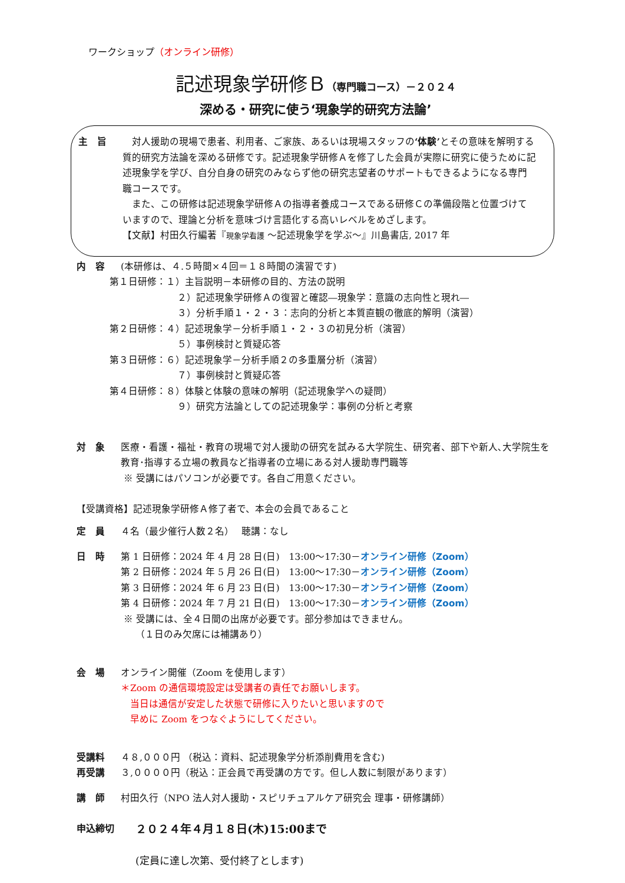ワークショップ（オンライン研修）
記述現象学研修Ｂ（専門職コース）－２０２４
深める・研究に使う‘現象学的研究方法論’
主　旨 　対人援助の現場で患者、利用者、ご家族、あるいは現場スタッフの‘体験’とその意味を解明する質的研究方法論を深める研修です。記述現象学研修Ａを修了した会員が実際に研究に使うために記述現象学を学び、自分自身の研究のみならず他の研究志望者のサポートもできるようになる専門職コースです。
　また、この研修は記述現象学研修Ａの指導者養成コースである研修Ｃの準備段階と位置づけていますので、理論と分析を意味づけ言語化する高いレベルをめざします。
【文献】村田久行編著『現象学看護 ～記述現象学を学ぶ～』川島書店, 2017 年
内　容 (本研修は、４.５時間×４回＝１８時間の演習です)
第１日研修：１）主旨説明－本研修の目的、方法の説明
２）記述現象学研修Ａの復習と確認―現象学：意識の志向性と現れ―
３）分析手順１・２・３：志向的分析と本質直観の徹底的解明（演習）
第２日研修：４）記述現象学－分析手順１・２・３の初見分析（演習）
５）事例検討と質疑応答
第３日研修：６）記述現象学－分析手順２の多重層分析（演習）
７）事例検討と質疑応答
第４日研修：８）体験と体験の意味の解明（記述現象学への疑問）
９）研究方法論としての記述現象学：事例の分析と考察
対　象 医療・看護・福祉・教育の現場で対人援助の研究を試みる大学院生、研究者、部下や新人､大学院生を教育･指導する立場の教員など指導者の立場にある対人援助専門職等
※ 受講にはパソコンが必要です。各自ご用意ください。
【受講資格】記述現象学研修Ａ修了者で、本会の会員であること
定　員 ４名（最少催行人数２名）　 聴講：なし
日　時 第 1 日研修：2024 年 4 月 28 日(日)　13:00～17:30－オンライン研修（Zoom）
第 2 日研修：2024 年 5 月 26 日(日)　13:00～17:30－オンライン研修（Zoom）
第 3 日研修：2024 年 6 月 23 日(日)　13:00～17:30－オンライン研修（Zoom）
第 4 日研修：2024 年 7 月 21 日(日)　13:00～17:30－オンライン研修（Zoom）
※ 受講には、全４日間の出席が必要です。部分参加はできません。
（１日のみ欠席には補講あり）
会　場 オンライン開催（Zoom を使用します）
＊Zoom の通信環境設定は受講者の責任でお願いします。
　当日は通信が安定した状態で研修に入りたいと思いますので
　早めに Zoom をつなぐようにしてください。
受講料 ４８,０００円 （税込：資料、記述現象学分析添削費用を含む)
再受講 ３,００００円（税込：正会員で再受講の方です。但し人数に制限があります）
講　師 村田久行（NPO 法人対人援助・スピリチュアルケア研究会 理事・研修講師）
申込締切
２０２４年４月１８日(木)15:00まで
(定員に達し次第、受付終了とします)